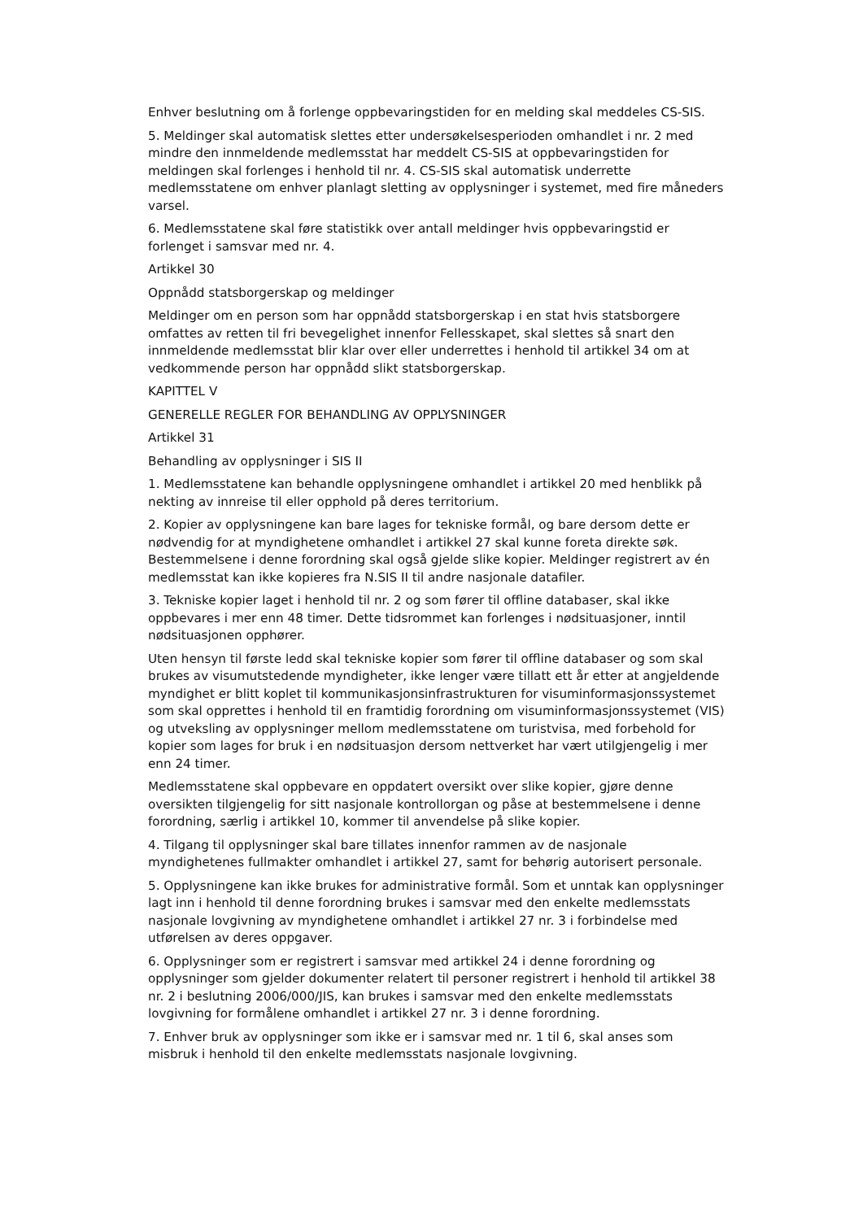Enhver beslutning om å forlenge oppbevaringstiden for en melding skal meddeles CS-SIS.
5. Meldinger skal automatisk slettes etter undersøkelsesperioden omhandlet i nr. 2 med mindre den innmeldende medlemsstat har meddelt CS-SIS at oppbevaringstiden for meldingen skal forlenges i henhold til nr. 4. CS-SIS skal automatisk underrette medlemsstatene om enhver planlagt sletting av opplysninger i systemet, med fire måneders varsel.
6. Medlemsstatene skal føre statistikk over antall meldinger hvis oppbevaringstid er forlenget i samsvar med nr. 4.
Artikkel 30
Oppnådd statsborgerskap og meldinger
Meldinger om en person som har oppnådd statsborgerskap i en stat hvis statsborgere omfattes av retten til fri bevegelighet innenfor Fellesskapet, skal slettes så snart den innmeldende medlemsstat blir klar over eller underrettes i henhold til artikkel 34 om at vedkommende person har oppnådd slikt statsborgerskap.
KAPITTEL V
GENERELLE REGLER FOR BEHANDLING AV OPPLYSNINGER
Artikkel 31
Behandling av opplysninger i SIS II
1. Medlemsstatene kan behandle opplysningene omhandlet i artikkel 20 med henblikk på nekting av innreise til eller opphold på deres territorium.
2. Kopier av opplysningene kan bare lages for tekniske formål, og bare dersom dette er nødvendig for at myndighetene omhandlet i artikkel 27 skal kunne foreta direkte søk. Bestemmelsene i denne forordning skal også gjelde slike kopier. Meldinger registrert av én medlemsstat kan ikke kopieres fra N.SIS II til andre nasjonale datafiler.
3. Tekniske kopier laget i henhold til nr. 2 og som fører til offline databaser, skal ikke oppbevares i mer enn 48 timer. Dette tidsrommet kan forlenges i nødsituasjoner, inntil nødsituasjonen opphører.
Uten hensyn til første ledd skal tekniske kopier som fører til offline databaser og som skal brukes av visumutstedende myndigheter, ikke lenger være tillatt ett år etter at angjeldende myndighet er blitt koplet til kommunikasjonsinfrastrukturen for visuminformasjonssystemet som skal opprettes i henhold til en framtidig forordning om visuminformasjonssystemet (VIS) og utveksling av opplysninger mellom medlemsstatene om turistvisa, med forbehold for kopier som lages for bruk i en nødsituasjon dersom nettverket har vært utilgjengelig i mer enn 24 timer.
Medlemsstatene skal oppbevare en oppdatert oversikt over slike kopier, gjøre denne oversikten tilgjengelig for sitt nasjonale kontrollorgan og påse at bestemmelsene i denne forordning, særlig i artikkel 10, kommer til anvendelse på slike kopier.
4. Tilgang til opplysninger skal bare tillates innenfor rammen av de nasjonale myndighetenes fullmakter omhandlet i artikkel 27, samt for behørig autorisert personale.
5. Opplysningene kan ikke brukes for administrative formål. Som et unntak kan opplysninger lagt inn i henhold til denne forordning brukes i samsvar med den enkelte medlemsstats nasjonale lovgivning av myndighetene omhandlet i artikkel 27 nr. 3 i forbindelse med utførelsen av deres oppgaver.
6. Opplysninger som er registrert i samsvar med artikkel 24 i denne forordning og opplysninger som gjelder dokumenter relatert til personer registrert i henhold til artikkel 38 nr. 2 i beslutning 2006/000/JIS, kan brukes i samsvar med den enkelte medlemsstats lovgivning for formålene omhandlet i artikkel 27 nr. 3 i denne forordning.
7. Enhver bruk av opplysninger som ikke er i samsvar med nr. 1 til 6, skal anses som misbruk i henhold til den enkelte medlemsstats nasjonale lovgivning.